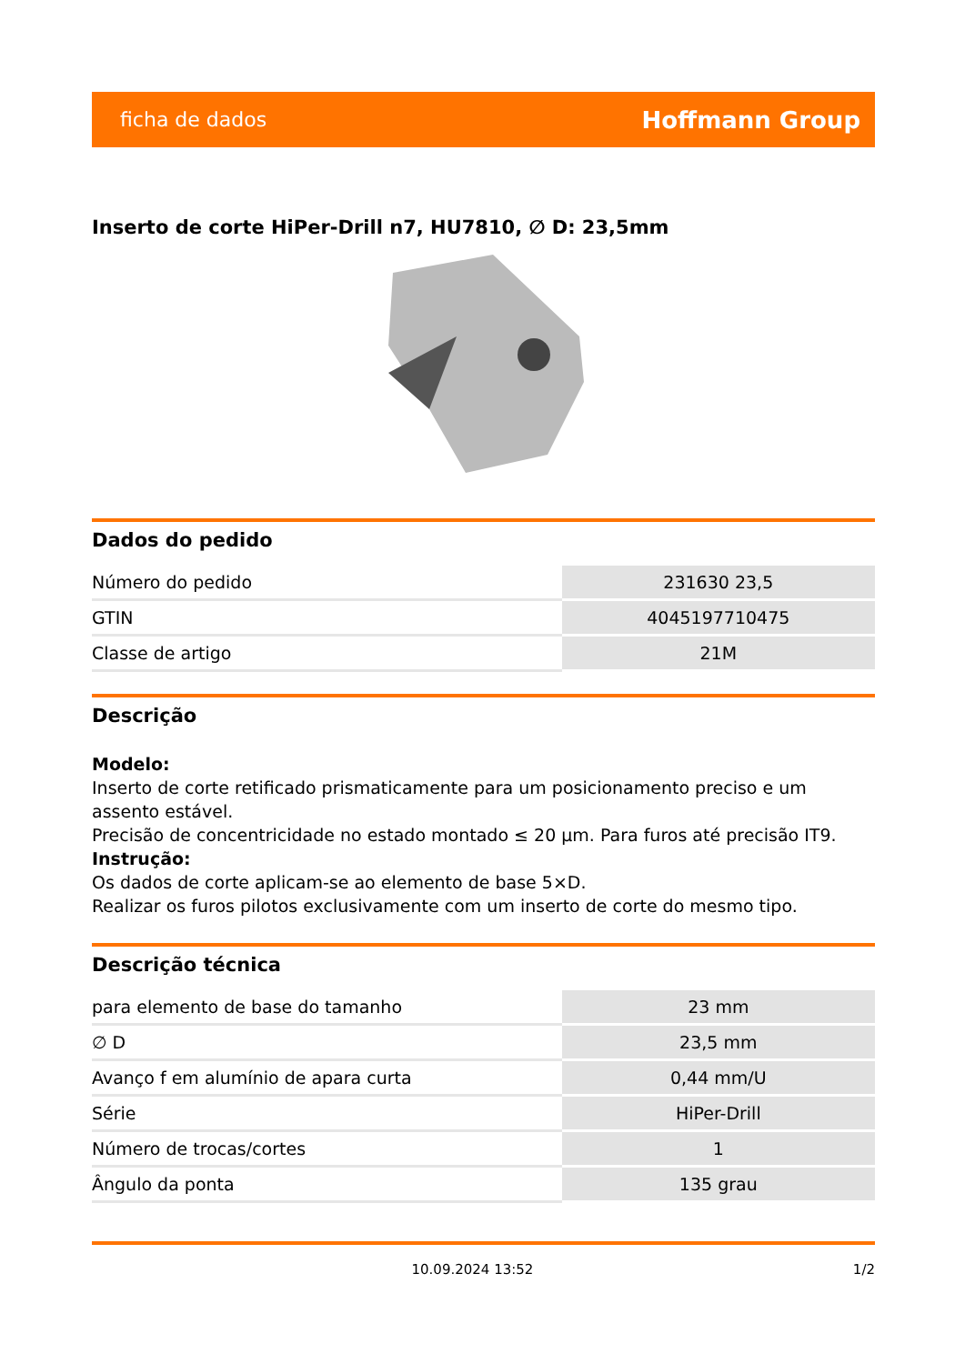ficha de dados Hoffmann Group
Inserto de corte HiPer-Drill n7, HU7810, ∅ D: 23,5mm
Dados do pedido
| Número do pedido | 231630 23,5 |
| GTIN | 4045197710475 |
| Classe de artigo | 21M |
Descrição
Modelo:
Inserto de corte retificado prismaticamente para um posicionamento preciso e um assento estável.
Precisão de concentricidade no estado montado ≤ 20 µm. Para furos até precisão IT9.
Instrução:
Os dados de corte aplicam-se ao elemento de base 5×D.
Realizar os furos pilotos exclusivamente com um inserto de corte do mesmo tipo.
Descrição técnica
| para elemento de base do tamanho | 23 mm |
| ∅ D | 23,5 mm |
| Avanço f em alumínio de apara curta | 0,44 mm/U |
| Série | HiPer-Drill |
| Número de trocas/cortes | 1 |
| Ângulo da ponta | 135 grau |
10.09.2024 13:52 1/2